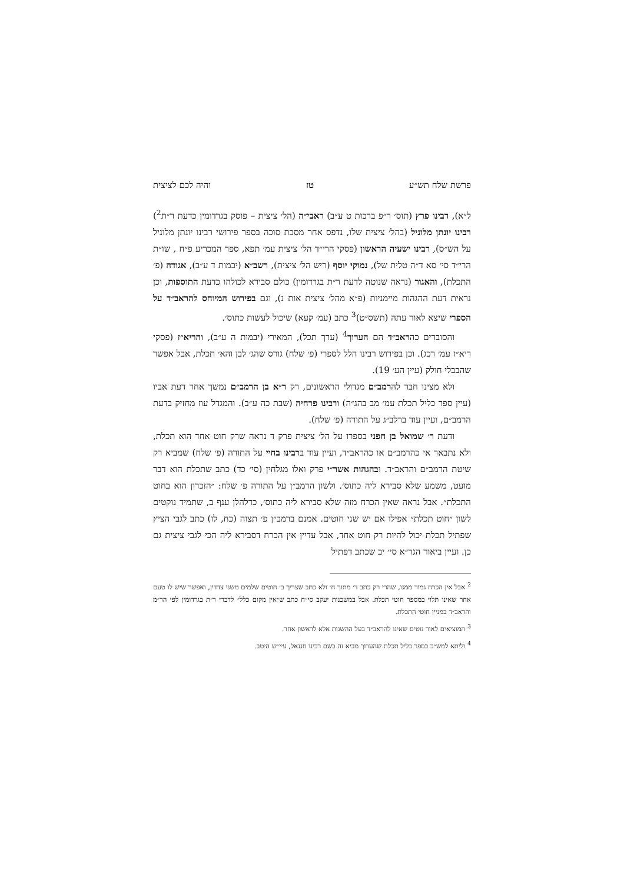פרשת שלח תש״ע טז והיה לכם לציצית
ל״א), רבינו פרץ (תוס׳ ר״פ ברכות ט ע״ב) ראבי״ה (הל׳ ציצית – פוסק בגרדומין כדעת ר״ת<sup>2</sup>) רבינו יונתן מלוניל (בהל׳ ציצית שלו, נדפס אחר מסכת סוכה בספר פירושי רבינו יונתן מלוניל על הש״ס), רבינו ישעיה הראשון (פסקי הרי״ד הל׳ ציצית עמ׳ תפא, ספר המכריע פ״ח , שו״ת הרי״ד סי׳ סא ד״ה טלית של), נמוקי יוסף (ריש הל׳ ציצית), רשב״א (יבמות ד ע״ב), אגודה (פ׳ התכלת), והאגור (נראה שנוטה לדעת ר״ת בגרדומין) כולם סבירא לכולהו כדעת התוספות, וכן נראית דעת ההגהות מיימניות (פ״א מהל׳ ציצית אות נ), וגם בפירוש המיוחס להראב״ד על הספרי שיצא לאור עתה (תשס״ט)<sup>3</sup> כתב (עמ׳ קעא) שיכול לעשות כתוס׳.
והסוברים כהראב״ד הם הערוך<sup>4</sup> (ערך תכל), המאירי (יבמות ה ע״ב), והריא״ז (פסקי ריא״ז עמ׳ רכג). וכן בפירוש רבינו הלל לספרי (פ׳ שלח) גורס שהג׳ לבן והא׳ תכלת, אבל אפשר שהבבלי חולק (עיין הע׳ 19).
ולא מצינו חבר להרמב״ם מגדולי הראשונים, רק ר״א בן הרמב״ם נמשך אחר דעת אביו (עיין ספר כליל תכלת עמ׳ מב בהג״ה) ורבינו פרחיה (שבת כה ע״ב). והמגדל עוז מחזיק בדעת הרמב״ם, ועיין עוד ברלב״ג על התורה (פ׳ שלח).
ודעת ר׳ שמואל בן חפני בספרו על הל׳ ציצית פרק ד נראה שרק חוט אחד הוא תכלת, ולא נתבאר אי כהרמב״ם או כהראב״ד, ועיין עוד ברבינו בחיי על התורה (פ׳ שלח) שמביא רק שיטת הרמב״ם והראב״ד. ובהגהות אשר״י פרק ואלו מגלחין (סי׳ כד) כתב שתכלת הוא דבר מועט, משמע שלא סבירא ליה כתוס׳. ולשון הרמב״ן על התורה פ׳ שלח: ״הזכרון הוא בחוט התכלת״. אבל נראה שאין הכרח מזה שלא סבירא ליה כתוס׳, כדלהלן ענף ב, שתמיד נוקטים לשון ״חוט תכלת״ אפילו אם יש שני חוטים. אמנם ברמב״ן פ׳ תצוה (כח, לו) כתב לגבי הציץ שפתיל תכלת יכול להיות רק חוט אחד, אבל עדיין אין הכרח דסבירא ליה הכי לגבי ציצית גם כן. ועיין ביאור הגר״א סי׳ יב שכתב דפתיל
<sup>2</sup> אבל אין הכרח גמור ממנו, שהרי רק כתב ד׳ מתוך ח׳ ולא כתב שצריך ב׳ חוטים שלמים משני צדדין, ואפשר שיש לו טעם אחר שאינו תלוי במספר חוטי תכלת. אבל במשכנות יעקב סי״ח כתב ש״אין מקום כלל״ לדברי ר״ת בגרדומין לפי הר״מ והראב״ד במניין חוטי התכלת.
<sup>3</sup> המוציאים לאור נוטים שאינו להראב״ד בעל ההשגות אלא לראשון אחר.
<sup>4</sup> וליתא למש״כ בספר כליל תכלת שהערוך מביא זה בשם רבינו חננאל, עיי״ש היטב.